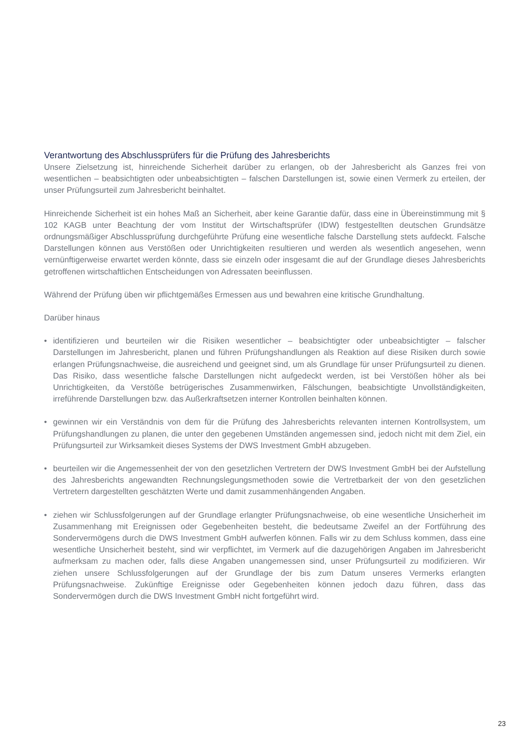Verantwortung des Abschlussprüfers für die Prüfung des Jahresberichts
Unsere Zielsetzung ist, hinreichende Sicherheit darüber zu erlangen, ob der Jahresbericht als Ganzes frei von wesentlichen – beabsichtigten oder unbeabsichtigten – falschen Darstellungen ist, sowie einen Vermerk zu erteilen, der unser Prüfungsurteil zum Jahresbericht beinhaltet.
Hinreichende Sicherheit ist ein hohes Maß an Sicherheit, aber keine Garantie dafür, dass eine in Übereinstimmung mit § 102 KAGB unter Beachtung der vom Institut der Wirtschaftsprüfer (IDW) festgestellten deutschen Grundsätze ordnungsmäßiger Abschlussprüfung durchgeführte Prüfung eine wesentliche falsche Darstellung stets aufdeckt. Falsche Darstellungen können aus Verstößen oder Unrichtigkeiten resultieren und werden als wesentlich angesehen, wenn vernünftigerweise erwartet werden könnte, dass sie einzeln oder insgesamt die auf der Grundlage dieses Jahresberichts getroffenen wirtschaftlichen Entscheidungen von Adressaten beeinflussen.
Während der Prüfung üben wir pflichtgemäßes Ermessen aus und bewahren eine kritische Grundhaltung.
Darüber hinaus
• identifizieren und beurteilen wir die Risiken wesentlicher – beabsichtigter oder unbeabsichtigter – falscher Darstellungen im Jahresbericht, planen und führen Prüfungshandlungen als Reaktion auf diese Risiken durch sowie erlangen Prüfungsnachweise, die ausreichend und geeignet sind, um als Grundlage für unser Prüfungsurteil zu dienen. Das Risiko, dass wesentliche falsche Darstellungen nicht aufgedeckt werden, ist bei Verstößen höher als bei Unrichtigkeiten, da Verstöße betrügerisches Zusammenwirken, Fälschungen, beabsichtigte Unvollständigkeiten, irreführende Darstellungen bzw. das Außerkraftsetzen interner Kontrollen beinhalten können.
• gewinnen wir ein Verständnis von dem für die Prüfung des Jahresberichts relevanten internen Kontrollsystem, um Prüfungshandlungen zu planen, die unter den gegebenen Umständen angemessen sind, jedoch nicht mit dem Ziel, ein Prüfungsurteil zur Wirksamkeit dieses Systems der DWS Investment GmbH abzugeben.
• beurteilen wir die Angemessenheit der von den gesetzlichen Vertretern der DWS Investment GmbH bei der Aufstellung des Jahresberichts angewandten Rechnungslegungsmethoden sowie die Vertretbarkeit der von den gesetzlichen Vertretern dargestellten geschätzten Werte und damit zusammenhängenden Angaben.
• ziehen wir Schlussfolgerungen auf der Grundlage erlangter Prüfungsnachweise, ob eine wesentliche Unsicherheit im Zusammenhang mit Ereignissen oder Gegebenheiten besteht, die bedeutsame Zweifel an der Fortführung des Sondervermögens durch die DWS Investment GmbH aufwerfen können. Falls wir zu dem Schluss kommen, dass eine wesentliche Unsicherheit besteht, sind wir verpflichtet, im Vermerk auf die dazugehörigen Angaben im Jahresbericht aufmerksam zu machen oder, falls diese Angaben unangemessen sind, unser Prüfungsurteil zu modifizieren. Wir ziehen unsere Schlussfolgerungen auf der Grundlage der bis zum Datum unseres Vermerks erlangten Prüfungsnachweise. Zukünftige Ereignisse oder Gegebenheiten können jedoch dazu führen, dass das Sondervermögen durch die DWS Investment GmbH nicht fortgeführt wird.
23